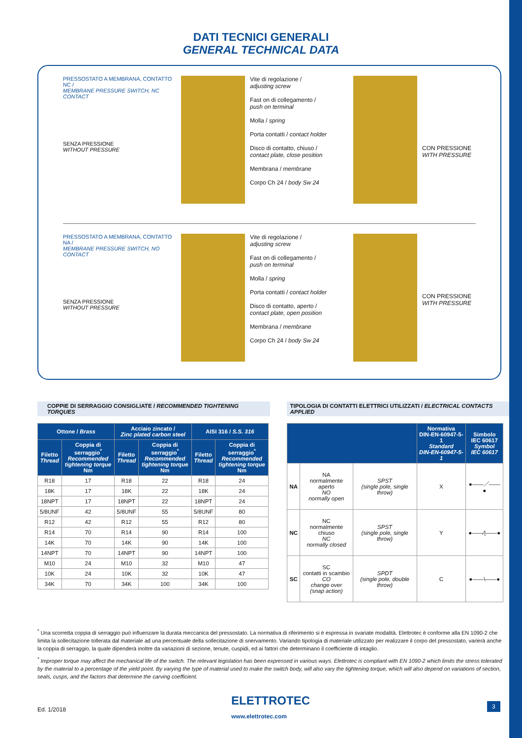DATI TECNICI GENERALI
GENERAL TECHNICAL DATA
PRESSOSTATO A MEMBRANA, CONTATTO NC /
MEMBRANE PRESSURE SWITCH, NC CONTACT
SENZA PRESSIONE
WITHOUT PRESSURE
Vite di regolazione /
adjusting screw
Fast on di collegamento /
push on terminal
Molla / spring
Porta contatti / contact holder
Disco di contatto, chiuso /
contact plate, close position
Membrana / membrane
Corpo Ch 24 / body Sw 24
CON PRESSIONE
WITH PRESSURE
PRESSOSTATO A MEMBRANA, CONTATTO NA /
MEMBRANE PRESSURE SWITCH, NO CONTACT
SENZA PRESSIONE
WITHOUT PRESSURE
Vite di regolazione /
adjusting screw
Fast on di collegamento /
push on terminal
Molla / spring
Porta contatti / contact holder
Disco di contatto, aperto /
contact plate, open position
Membrana / membrane
Corpo Ch 24 / body Sw 24
CON PRESSIONE
WITH PRESSURE
COPPIE DI SERRAGGIO CONSIGLIATE / RECOMMENDED TIGHTENING TORQUES
| Ottone / Brass | | Acciaio zincato / Zinc plated carbon steel | | AISI 316 / S.S. 316 | |
| --- | --- | --- | --- | --- | --- |
| Filetto Thread | Coppia di serraggio<sup>*</sup> Recommended tightening torque Nm | Filetto Thread | Coppia di serraggio<sup>*</sup> Recommended tightening torque Nm | Filetto Thread | Coppia di serraggio<sup>*</sup> Recommended tightening torque Nm |
| R18 | 17 | R18 | 22 | R18 | 24 |
| 18K | 17 | 18K | 22 | 18K | 24 |
| 18NPT | 17 | 18NPT | 22 | 18NPT | 24 |
| 5/8UNF | 42 | 5/8UNF | 55 | 5/8UNF | 80 |
| R12 | 42 | R12 | 55 | R12 | 80 |
| R14 | 70 | R14 | 90 | R14 | 100 |
| 14K | 70 | 14K | 90 | 14K | 100 |
| 14NPT | 70 | 14NPT | 90 | 14NPT | 100 |
| M10 | 24 | M10 | 32 | M10 | 47 |
| 10K | 24 | 10K | 32 | 10K | 47 |
| 34K | 70 | 34K | 100 | 34K | 100 |
TIPOLOGIA DI CONTATTI ELETTRICI UTILIZZATI / ELECTRICAL CONTACTS APPLIED
| | | | Normativa DIN-EN-60947-5-1 Standard DIN-EN-60947-5-1 | Simbolo IEC 60617 Symbol IEC 60617 |
| --- | --- | --- | --- | --- |
| NA | NA normalmente aperto NO normally open | SPST (single pole, single throw) | X | ●——／——● |
| NC | NC normalmente chiuso NC normally closed | SPST (single pole, single throw) | Y | ●——⁄/——● |
| SC | SC contatti in scambio CO change over (snap action) | SPDT (single pole, double throw) | C | ●——\——● |
<sup>*</sup> Una scorretta coppia di serraggio può influenzare la durata meccanica del pressostato. La normativa di riferimento si è espressa in svariate modalità. Elettrotec è conforme alla EN 1090-2 che limita la sollecitazione tollerata dal materiale ad una percentuale della sollecitazione di snervamento. Variando tipologia di materiale utilizzato per realizzare il corpo del pressostato, varierà anche la coppia di serraggio, la quale dipenderà inoltre da variazioni di sezione, tenute, cuspidi, ed ai fattori che determinano il coefficiente di intaglio.
<sup>*</sup> Improper torque may affect the mechanical life of the switch. The relevant legislation has been expressed in various ways. Elettrotec is compliant with EN 1090-2 which limits the stress tolerated by the material to a percentage of the yield point. By varying the type of material used to make the switch body, will also vary the tightening torque, which will also depend on variations of section, seals, cusps, and the factors that determine the carving coefficient.
Ed. 1/2018
ELETTROTEC
www.elettrotec.com
3